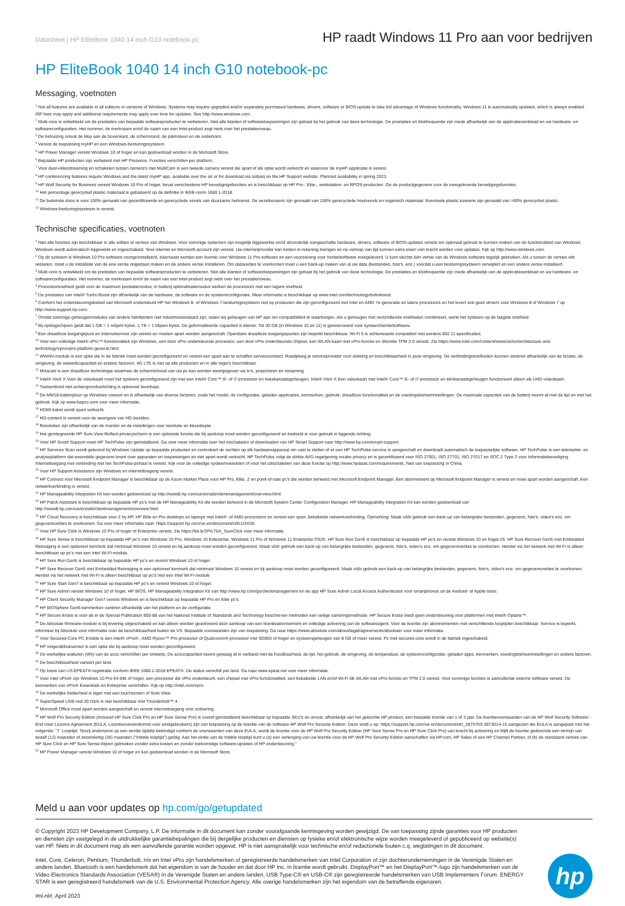Datasheet | HP EliteBook 1040 14 inch G10 notebook-pc
HP raadt Windows 11 Pro aan voor bedrijven
HP EliteBook 1040 14 inch G10 notebook-pc
Messaging, voetnoten
<sup>1</sup> Not all features are available in all editions or versions of Windows. Systems may require upgraded and/or separately purchased hardware, drivers, software or BIOS update to take full advantage of Windows functionality. Windows 11 is automatically updated, which is always enabled. ISP fees may apply and additional requirements may apply over time for updates. See http://www.windows.com.
<sup>2</sup> Multi-core is ontwikkeld om de prestaties van bepaalde softwareproducten te verbeteren. Niet alle klanten of softwaretoepassingen zijn gebaat bij het gebruik van deze technologie. De prestaties en klokfrequentie zijn mede afhankelijk van de applicatieworkload en uw hardware- en softwareconfiguraties. Het nummer, de merknaam en/of de naam van een Intel-product zegt niets over het prestatieniveau.
<sup>3</sup> De behuizing omvat de klep aan de bovenkant, de schermrand, de palmsteun en de onderkant.
<sup>4</sup> Vereist de toepassing myHP en een Windows-besturingssysteem.
<sup>5</sup> HP Power Manager vereist Windows 10 of hoger en kan gedownload worden in de Microsoft Store.
<sup>6</sup> Bepaalde HP producten zijn verbeterd met HP Presence. Functies verschillen per platform.
<sup>7</sup> Voor dual-videostreaming en schakelen tussen camera's met MultiCam is een tweede camera vereist die apart of als optie wordt verkocht en waarvoor de myHP-applicatie is vereist.
<sup>8</sup> HP conferencing features require Windows and the latest myHP app, available over the air or for download via sofpaq on the HP Support website. Planned availability in spring 2023.
<sup>9</sup> HP Wolf Security for Business vereist Windows 10 Pro of hoger, bevat verscheidene HP beveiligingsfuncties en is beschikbaar op HP Pro-, Elite-, workstation- en RPOS-producten. Zie de productgegevens voor de meegeleverde beveiligingsfuncties.
<sup>10</sup> Het percentage gerecycled plastic materiaal is gebaseerd op de definitie in IEEE-norm 1680.1-2018.
<sup>11</sup> De buitenste doos is voor 100% gemaakt van gecertificeerde en gerecyclede vezels van duurzame herkomst. De vezelkussens zijn gemaakt van 100% gerecyclede houtvezels en organisch materiaal. Eventuele plastic kussens zijn gemaakt van >90% gerecycled plastic.
<sup>12</sup> Windows-besturingssysteem is vereist.
Technische specificaties, voetnoten
<sup>1</sup> Niet alle functies zijn beschikbaar in alle edities of versies van Windows. Voor sommige systemen zijn mogelijk bijgewerkte en/of afzonderlijk aangeschafte hardware, drivers, software of BIOS-updates vereist om optimaal gebruik te kunnen maken van de functionaliteit van Windows. Windows wordt automatisch bijgewerkt en ingeschakeld. Snel internet en Microsoft-account zijn vereist. Uw internetprovider kan kosten in rekening brengen en na verloop van tijd kunnen extra eisen van kracht worden voor updates. Kijk op http://www.windows.com.
<sup>2</sup> Op dit systeem is Windows 10 Pro-software voorgeïnstalleerd, daarnaast worden een licentie voor Windows 11 Pro-software en een voorziening voor herstelsoftware meegeleverd. U kunt slechts één versie van de Windows-software tegelijk gebruiken. Als u tussen de versies wilt wisselen, moet u de installatie van de ene versie ongedaan maken en de andere versie installeren. Om dataverlies te voorkomen moet u een back-up maken van al uw data (bestanden, foto's, enz.) voordat u een besturingssysteem verwijdert en een andere versie installeert.
<sup>3</sup> Multi-core is ontwikkeld om de prestaties van bepaalde softwareproducten te verbeteren. Niet alle klanten of softwaretoepassingen zijn gebaat bij het gebruik van deze technologie. De prestaties en klokfrequentie zijn mede afhankelijk van de applicatieworkload en uw hardware- en softwareconfiguraties. Het nummer, de merknaam en/of de naam van een Intel-product zegt niets over het prestatieniveau.
<sup>4</sup> Processorsnelheid geldt voor de maximum prestatiemodus; in batterij-optimalisatiemodus werken de processors met een lagere snelheid.
<sup>5</sup> De prestaties van Intel® Turbo Boost zijn afhankelijk van de hardware, de software en de systeemconfiguratie. Meer informatie is beschikbaar op www.intel.com/technology/turboboost.
<sup>6</sup> Conform het ondersteuningsbeleid van Microsoft ondersteunt HP het Windows 8- of Windows 7-besturingssysteem niet op producten die zijn geconfigureerd met Intel en AMD 7e-generatie en latere processors en het levert ook geen drivers voor Windows 8 of Windows 7 op http://www.support.hp.com.
<sup>7</sup> Omdat sommige geheugenmodules van andere fabrikanten niet industriestandaard zijn, raden wij geheugen van HP aan om compatibiliteit te waarborgen. Als u geheugen met verschillende snelheden combineert, werkt het systeem op de laagste snelheid.
<sup>8</sup> Bij opslagschijven geldt dat 1 GB = 1 miljard bytes. 1 TB = 1 biljoen bytes. De geformatteerde capaciteit is kleiner. Tot 30 GB (in Windows 10 en 11) is gereserveerd voor systeemherstelsoftware.
<sup>9</sup> Een draadloos toegangspunt en internetservice zijn vereist en moeten apart worden aangeschaft. Openbare draadloze toegangspunten zijn beperkt beschikbaar. Wi-Fi 6 is achterwaarts compatibel met eerdere 802.11-specificaties.
<sup>10</sup> Voor een volledige Intel® vPro™-functionaliteit zijn Windows, een door vPro ondersteunde processor, een door vPro ondersteunde chipset, een WLAN-kaart met vPro-functie en discrete TPM 2.0 vereist. Zie https://www.intel.com/content/www/us/en/architecture-and-technology/vpro/vpro-platform-general.html.
<sup>11</sup> WWAN-module is een optie die in de fabriek moet worden geconfigureerd en vereist een apart aan te schaffen servicecontract. Raadpleeg je serviceprovider voor dekking en beschikbaarheid in jouw omgeving. De verbindingssnelheden kunnen variëren afhankelijk van de locatie, de omgeving, de netwerkcapaciteit en andere factoren. 4G LTE is niet op alle producten en in alle regio's beschikbaar.
<sup>12</sup> Miracast is een draadloze technologie waarmee de scherminhoud van uw pc kan worden weergegeven via tv's, projectoren en streaming.
<sup>13</sup> Intel® Iris® X Voor de videokaart moet het systeem geconfigureerd zijn met een Intel® Core™ i5- of i7-processor en tweekanaalsgeheugen. Intel® Iris® X Een videokaart met Intel® Core™ i5- of i7-processor en éénkanaalsgeheugen functioneert alleen als UHD-videokaart.
<sup>14</sup> Toetsenbord met achtergrondverlichting is optioneel leverbaar.
<sup>15</sup> De MM18-batterijduur op Windows varieert en is afhankelijk van diverse factoren, zoals het model, de configuratie, geladen applicaties, kenmerken, gebruik, draadloze functionaliteit en de voedingsbeheerinstellingen. De maximale capaciteit van de batterij neemt af met de tijd en met het gebruik. Kijk op www.bapco.com voor meer informatie.
<sup>16</sup> HDMI-kabel wordt apart verkocht.
<sup>17</sup> HD-content is vereist voor de weergave van HD-beelden.
<sup>18</sup> Resoluties zijn afhankelijk van de monitor en de instellingen voor resolutie en kleurdiepte.
<sup>19</sup> Het geïntegreerde HP Sure View Reflect-privacyscherm is een optionele functie die bij aankoop moet worden geconfigureerd en bedoeld is voor gebruik in liggende richting.
<sup>20</sup> Voor HP Smart Support moet HP TechPulse zijn geïnstalleerd. Ga voor meer informatie over het inschakelen of downloaden van HP Smart Support naar http://www.hp.com/smart-support.
<sup>21</sup> HP Services Scan wordt geleverd bij Windows Update op bepaalde producten en controleert de rechten op elk hardwareapparaat om vast te stellen of er een HP TechPulse-service is aangeschaft en downloadt automatisch de toepasselijke software. HP TechPulse is een telemetrie- en analyseplatform dat essentiële gegevens levert over apparaten en toepassingen en niet apart wordt verkocht. HP TechPulse volgt de strikte AVG-regelgeving inzake privacy en is gecertificeerd voor ISO 27001, ISO 27701, ISO 27017 en SOC 2 Type 2 voor Informatiebeveiliging. Internettoegang met verbinding met het TechPulse-portaal is vereist. Kijk voor de volledige systeemvereisten of voor het uitschakelen van deze functie op http://www.hpdaas.com/requirements. Niet van toepassing in China.
<sup>22</sup> Voor HP Support Assistance zijn Windows en internettoegang vereist.
<sup>23</sup> HP Connect voor Microsoft Endpoint Manager is beschikbaar op de Azure Market Place voor HP Pro, Elite, Z en point-of-sale pc's die worden beheerd met Microsoft Endpoint Manager. Een abonnement op Microsoft Endpoint Manager is vereist en moet apart worden aangeschaft. Een netwerkverbinding is vereist.
<sup>24</sup> HP Manageability Integration Kit kan worden gedownload op http://www8.hp.com/us/en/ads/clientmanagement/overview.html.
<sup>25</sup> HP Patch Assistant is beschikbaar op bepaalde HP pc's met de HP Manageability Kit die worden beheerd in de Microsoft System Center Configuration Manager. HP Manageability Integration Kit kan worden gedownload van http://www8.hp.com/us/en/ads/clientmanagement/overview.html
<sup>26</sup> HP Cloud Recovery is beschikbaar voor Z by HP, HP Elite en Pro desktops en laptops met Intel®- of AMD-processors en vereist een open, bekabelde netwerkverbinding. Opmerking: Maak vóór gebruik een back-up van belangrijke bestanden, gegevens, foto's, video's enz. om gegevensverlies te voorkomen. Ga voor meer informatie naar: https://support.hp.com/us-en/document/c05115630.
<sup>27</sup> Voor HP Sure Click is Windows 10 Pro of hoger of Enterprise vereist. Zie https://bit.ly/2PrLT6A_SureClick voor meer informatie.
<sup>28</sup> HP Sure Sense is beschikbaar op bepaalde HP pc's met Windows 10 Pro, Windows 10 Enterprise, Windows 11 Pro of Windows 11 Enterprise OS25. HP Sure Run Gen5 is beschikbaar op bepaalde HP pc's en vereist Windows 10 en hoger.26. HP Sure Recover Gen5 met Embedded Reimaging is een optioneel kenmerk dat minimaal Windows 10 vereist en bij aankoop moet worden geconfigureerd. Maak vóór gebruik een back-up van belangrijke bestanden, gegevens, foto's, video's enz. om gegevensverlies te voorkomen. Herstel via het netwerk met Wi-Fi is alleen beschikbaar op pc's met een Intel Wi-Fi-module.
<sup>29</sup> HP Sure Run Gen5 is beschikbaar op bepaalde HP pc's en vereist Windows 10 of hoger.
<sup>30</sup> HP Sure Recover Gen5 met Embedded Reimaging is een optioneel kenmerk dat minimaal Windows 10 vereist en bij aankoop moet worden geconfigureerd. Maak vóór gebruik een back-up van belangrijke bestanden, gegevens, foto's, video's enz. om gegevensverlies te voorkomen. Herstel via het netwerk met Wi-Fi is alleen beschikbaar op pc's met een Intel Wi-Fi-module
<sup>31</sup> HP Sure Start Gen7 is beschikbaar op bepaalde HP pc's en vereist Windows 10 of hoger.
<sup>32</sup> HP Sure Admin vereist Windows 10 of hoger, HP BIOS, HP Manageability Integration Kit van http://www.hp.com/go/clientmanagement en de app HP Sure Admin Local Access Authenticator voor smartphones uit de Android- of Apple-store.
<sup>33</sup> HP Client Security Manager Gen7 vereist Windows en is beschikbaar op bepaalde HP Pro en Elite pc's.
<sup>34</sup> HP BIOSphere Gen6-kenmerken variëren afhankelijk van het platform en de configuratie.
<sup>35</sup> HP Secure Erase is voor de in de Special Publication 800-88 van het National Institute of Standards and Technology beschreven methoden een veilige saneringsmethode. HP Secure Erase biedt geen ondersteuning voor platformen met Intel® Optane™.
<sup>36</sup> De Absolute firmware-module is bij levering uitgeschakeld en kan alleen worden geactiveerd door aankoop van een licentieabonnement en volledige activering van de softwareagent. Voor de licentie zijn abonnementen met verschillende looptijden beschikbaar. Service is beperkt, informeer bij Absolute voor informatie over de beschikbaarheid buiten de VS. Bepaalde voorwaarden zijn van toepassing. Ga naar https://www.absolute.com/about/legal/agreements/absolute/ voor meer informatie.
<sup>37</sup> Voor Secured-Core PC Enable is een Intel® vPro®-, AMD Ryzen™ Pro-processor of Qualcomm®-processor met SD850 of hoger en systeemgeheugen van 8 GB of meer vereist. Pc met secured-core wordt in de fabriek ingeschakeld.
<sup>38</sup> HP vingerafdruksensor is een optie die bij aankoop moet worden geconfigureerd.
<sup>39</sup> De werkelijke watturen (Wh) van de accu verschillen per ontwerp. De accucapaciteit neemt gestaag af in verband met de houdbaarheid, de tijd, het gebruik, de omgeving, de temperatuur, de systeemconfiguratie, geladen apps, kenmerken, voedingsbeheerinstellingen en andere factoren.
<sup>40</sup> De beschikbaarheid varieert per land.
<sup>41</sup> Op basis van US EPEAT®-registratie conform IEEE 1680.1-2018 EPEAT®. De status verschilt per land. Ga naar www.epeat.net voor meer informatie.
<sup>42</sup> Voor Intel vPro® zijn Windows 10 Pro 64-bits of hoger, een processor die vPro ondersteunt, een chipset met vPro-functionaliteit, een bekabelde LAN en/of Wi-Fi 6E WLAN met vPro-functie en TPM 2.0 vereist. Voor sommige functies is aanvullende externe software vereist. De kenmerken van vPro® Essentials en Enterprise verschillen. Kijk op http://intel.com/vpro.
<sup>43</sup> De werkelijke helderheid is lager met een touchscreen of Sure View.
<sup>44</sup> SuperSpeed USB met 20 Gb/s is niet beschikbaar met Thunderbolt™ 4.
<sup>45</sup> Microsoft Office moet apart worden aangeschaft en vereist internettoegang voor activering.
<sup>56</sup> HP Wolf Pro Security Edition (inclusief HP Sure Click Pro en HP Sure Sense Pro) is vooraf geïnstalleerd beschikbaar op bepaalde SKU's en omvat, afhankelijk van het gekochte HP product, een betaalde licentie van 1 of 3 jaar. De licentievoorwaarden van de HP Wolf Security Software - End User Licence Agreement (EULA, Licentieovereenkomst voor eindgebruikers) zijn van toepassing op de licentie van de software HP Wolf Pro Security Edition. Deze vindt u op: https://support.hp.com/us-en/document/ish_3875769-3873014-16 aangezien die EULA is aangepast met het volgende: "7. Looptijd. Tenzij anderszins op een eerder tijdstip beëindigd conform de voorwaarden van deze EULA, wordt de licentie voor de HP Wolf Pro Security Edition (HP Sure Sense Pro en HP Sure Click Pro) van kracht bij activering en blijft de licentie gedurende een termijn van twaalf (12) maanden of zesendertig (36) maanden ("Initiële looptijd") geldig. Aan het einde van de Initiële looptijd kunt u (a) een verlenging van uw licentie voor de HP Wolf Pro Security Edition aanschaffen via HP.com, HP Sales of een HP Channel Partner, of (b) de standaard versies van HP Sure Click en HP Sure Sense blijven gebruiken zonder extra kosten en zonder toekomstige software-updates of HP ondersteuning."
<sup>57</sup> HP Power Manager vereist Windows 10 of hoger en kan gedownload worden in de Microsoft Store.
Meld u aan voor updates op hp.com/go/getupdated
© Copyright 2023 HP Development Company, L.P. De informatie in dit document kan zonder voorafgaande kennisgeving worden gewijzigd. De van toepassing zijnde garanties voor HP producten en diensten zijn vastgelegd in de uitdrukkelijke garantiebepalingen die bij dergelijke producten en diensten op fysieke en/of elektronische wijze worden meegeleverd of gepubliceerd op website(s) van HP. Niets in dit document mag als een aanvullende garantie worden opgevat. HP is niet aansprakelijk voor technische en/of redactionele fouten c.q. weglatingen in dit document.
Intel, Core, Celeron, Pentium, Thunderbolt, Iris en Intel vPro zijn handelsmerken of geregistreerde handelsmerken van Intel Corporation of zijn dochterondernemingen in de Verenigde Staten en andere landen. Bluetooth is een handelsmerk dat het eigendom is van de houder en dat door HP Inc. in licentie wordt gebruikt. DisplayPort™ en het DisplayPort™-logo zijn handelsmerken van de Video Electronics Standards Association (VESA®) in de Verenigde Staten en andere landen. USB Type-C® en USB-C® zijn geregistreerde handelsmerken van USB Implementers Forum. ENERGY STAR is een geregistreerd handelsmerk van de U.S. Environmental Protection Agency. Alle overige handelsmerken zijn het eigendom van de betreffende eigenaren.
#nl-nl#, April 2023
hp